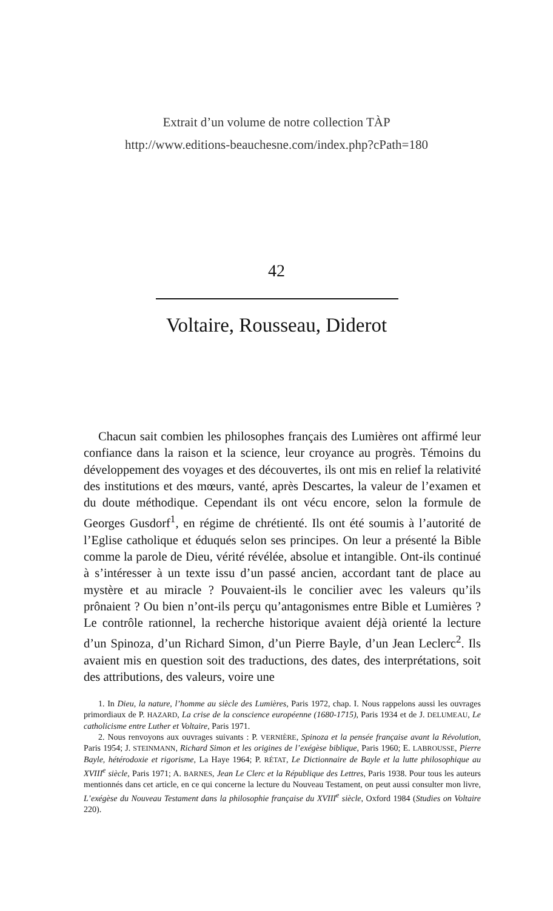Extrait d’un volume de notre collection TÀP
http://www.editions-beauchesne.com/index.php?cPath=180
42
Voltaire, Rousseau, Diderot
Chacun sait combien les philosophes français des Lumières ont affirmé leur confiance dans la raison et la science, leur croyance au progrès. Témoins du développement des voyages et des découvertes, ils ont mis en relief la relativité des institutions et des mœurs, vanté, après Descartes, la valeur de l’examen et du doute méthodique. Cependant ils ont vécu encore, selon la formule de Georges Gusdorf<sup>1</sup>, en régime de chrétienté. Ils ont été soumis à l’autorité de l’Eglise catholique et éduqués selon ses principes. On leur a présenté la Bible comme la parole de Dieu, vérité révélée, absolue et intangible. Ont-ils continué à s’intéresser à un texte issu d’un passé ancien, accordant tant de place au mystère et au miracle ? Pouvaient-ils le concilier avec les valeurs qu’ils prônaient ? Ou bien n’ont-ils perçu qu’antagonismes entre Bible et Lumières ? Le contrôle rationnel, la recherche historique avaient déjà orienté la lecture d’un Spinoza, d’un Richard Simon, d’un Pierre Bayle, d’un Jean Leclerc<sup>2</sup>. Ils avaient mis en question soit des traductions, des dates, des interprétations, soit des attributions, des valeurs, voire une
1. In Dieu, la nature, l’homme au siècle des Lumières, Paris 1972, chap. I. Nous rappelons aussi les ouvrages primordiaux de P. HAZARD, La crise de la conscience européenne (1680-1715), Paris 1934 et de J. DELUMEAU, Le catholicisme entre Luther et Voltaire, Paris 1971.
2. Nous renvoyons aux ouvrages suivants : P. VERNIÈRE, Spinoza et la pensée française avant la Révolution, Paris 1954; J. STEINMANN, Richard Simon et les origines de l’exégèse biblique, Paris 1960; E. LABROUSSE, Pierre Bayle, hétérodoxie et rigorisme, La Haye 1964; P. RÉTAT, Le Dictionnaire de Bayle et la lutte philosophique au XVIII<sup>e</sup> siècle, Paris 1971; A. BARNES, Jean Le Clerc et la République des Lettres, Paris 1938. Pour tous les auteurs mentionnés dans cet article, en ce qui concerne la lecture du Nouveau Testament, on peut aussi consulter mon livre, L’exégèse du Nouveau Testament dans la philosophie française du XVIII<sup>e</sup> siècle, Oxford 1984 (Studies on Voltaire 220).